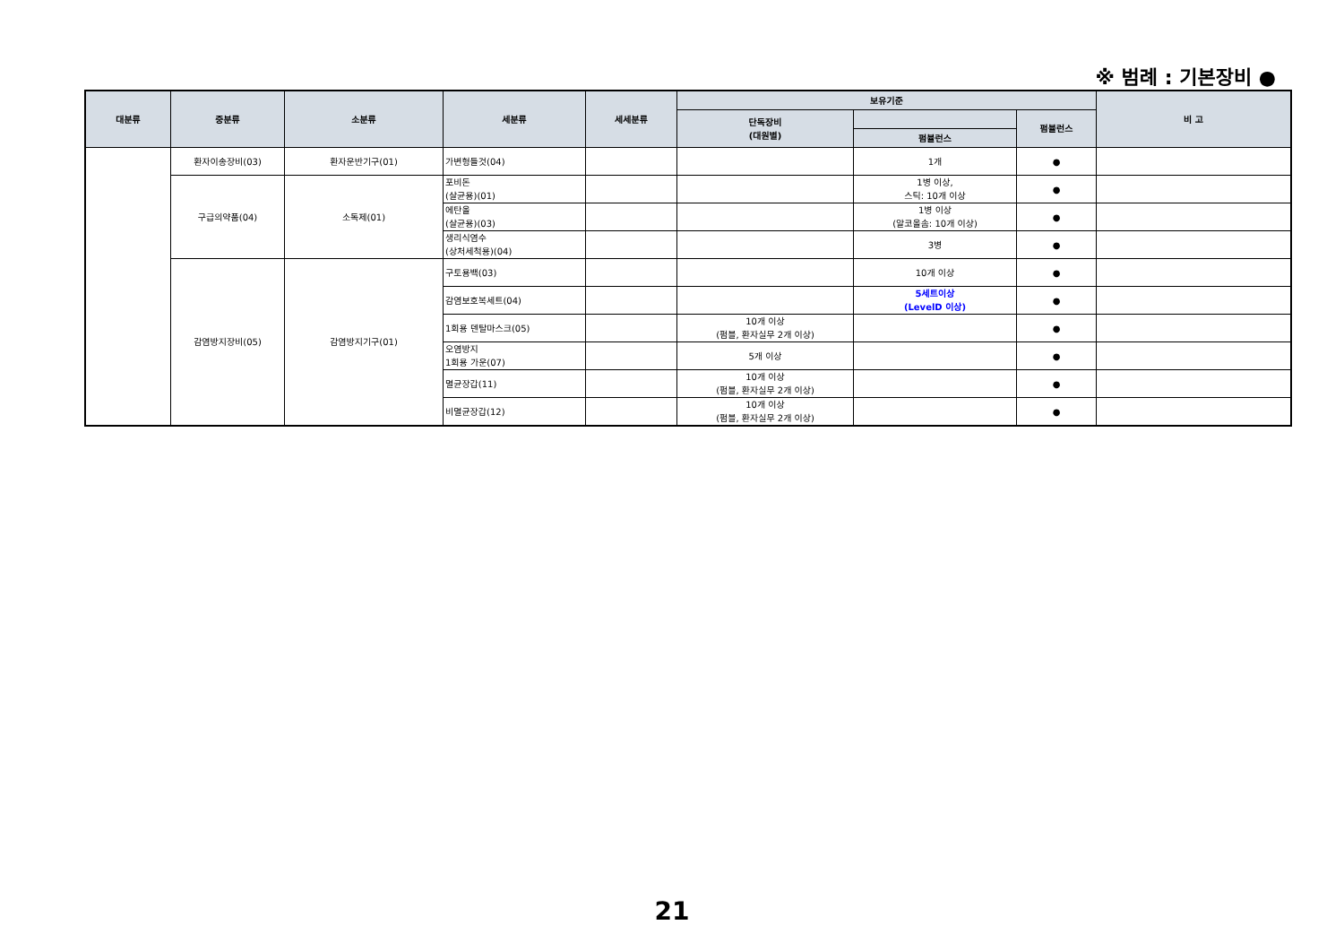※ 범례 : 기본장비 ●
| 대분류 | 중분류 | 소분류 | 세분류 | 세세분류 | 보유기준 | | | 비 고 |
| --- | --- | --- | --- | --- | --- | --- | --- | --- |
| | | | | | 단독장비 (대원별) | | 펌뷸런스 | |
| | | | | | | 펌뷸런스 | | |
| | 환자이송장비(03) | 환자운반기구(01) | 가변형들것(04) | | | 1개 | ● | |
| | 구급의약품(04) | 소독제(01) | 포비돈 (살균용)(01) | | | 1병 이상, 스틱: 10개 이상 | ● | |
| | | | 에탄올 (살균용)(03) | | | 1병 이상 (알코올솜: 10개 이상) | ● | |
| | | | 생리식염수 (상처세척용)(04) | | | 3병 | ● | |
| | 감염방지장비(05) | 감염방지기구(01) | 구토용백(03) | | | 10개 이상 | ● | |
| | | | 감염보호복세트(04) | | | 5세트이상 (LevelD 이상) | ● | |
| | | | 1회용 덴탈마스크(05) | | 10개 이상 (펌블, 환자실무 2개 이상) | | ● | |
| | | | 오염방지 1회용 가운(07) | | 5개 이상 | | ● | |
| | | | 멸균장갑(11) | | 10개 이상 (펌블, 환자실무 2개 이상) | | ● | |
| | | | 비멸균장갑(12) | | 10개 이상 (펌블, 환자실무 2개 이상) | | ● | |
21